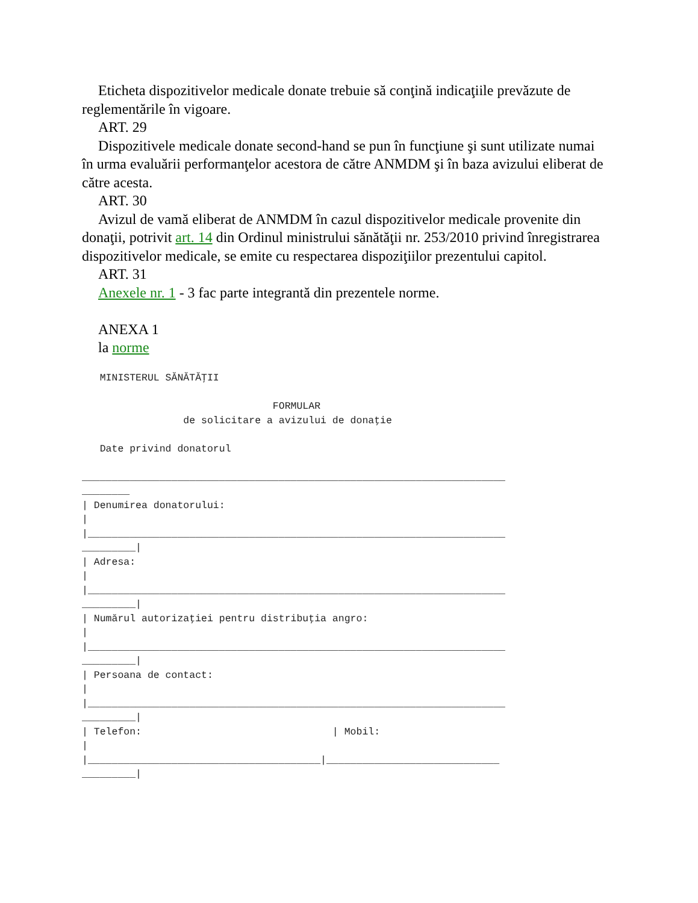Eticheta dispozitivelor medicale donate trebuie să conţină indicaţiile prevăzute de reglementările în vigoare.
ART. 29
Dispozitivele medicale donate second-hand se pun în funcţiune şi sunt utilizate numai în urma evaluării performanţelor acestora de către ANMDM şi în baza avizului eliberat de către acesta.
ART. 30
Avizul de vamă eliberat de ANMDM în cazul dispozitivelor medicale provenite din donaţii, potrivit art. 14 din Ordinul ministrului sănătăţii nr. 253/2010 privind înregistrarea dispozitivelor medicale, se emite cu respectarea dispoziţiilor prezentului capitol.
ART. 31
Anexele nr. 1 - 3 fac parte integrantă din prezentele norme.
ANEXA 1
la norme
   MINISTERUL SĂNĂTĂŢII

                                FORMULAR
                 de solicitare a avizului de donaţie

   Date privind donatorul

_______________________________________________________________________
________
| Denumirea donatorului:
|
|______________________________________________________________________
_________|
| Adresa:
|
|______________________________________________________________________
_________|
| Numărul autorizaţiei pentru distribuţia angro:
|
|______________________________________________________________________
_________|
| Persoana de contact:
|
|______________________________________________________________________
_________|
| Telefon:                                | Mobil:
|
|_______________________________________|_____________________________
_________|